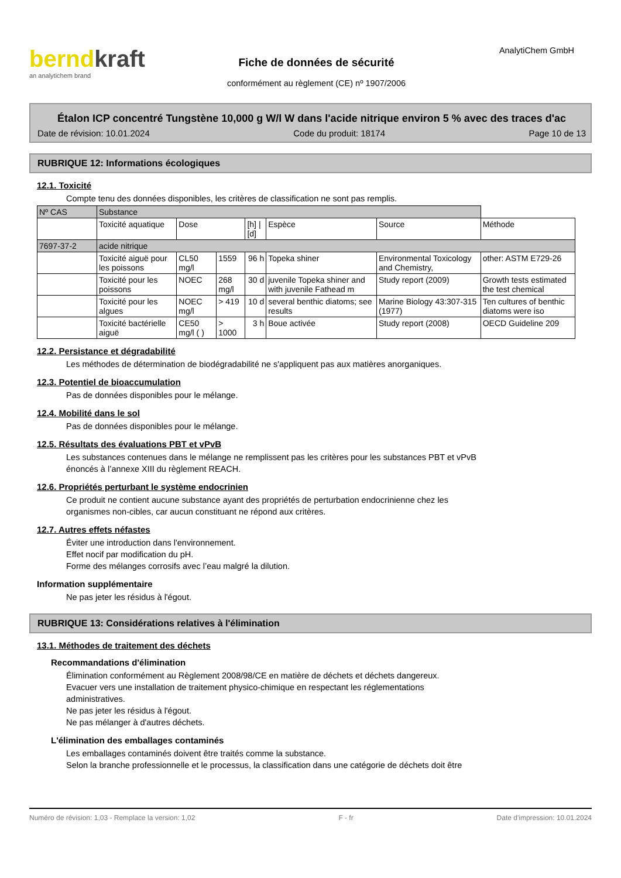berndkraft
an analytichem brand
Fiche de données de sécurité
conformément au règlement (CE) nº 1907/2006
AnalytiChem GmbH
Étalon ICP concentré Tungstène 10,000 g W/l W dans l'acide nitrique environ 5 % avec des traces d'ac
Date de révision: 10.01.2024 Code du produit: 18174 Page 10 de 13
RUBRIQUE 12: Informations écologiques
12.1. Toxicité
Compte tenu des données disponibles, les critères de classification ne sont pas remplis.
| Nº CAS | Substance | | | | | | |
| --- | --- | --- | --- | --- | --- | --- | --- |
| | Toxicité aquatique | Dose | | [h] / [d] | Espèce | Source | Méthode |
| 7697-37-2 | acide nitrique | | | | | | |
| | Toxicité aiguë pour les poissons | CL50 mg/l | 1559 | 96 h | Topeka shiner | Environmental Toxicology and Chemistry, | other: ASTM E729-26 |
| | Toxicité pour les poissons | NOEC | 268 mg/l | 30 d | juvenile Topeka shiner and with juvenile Fathead m | Study report (2009) | Growth tests estimated the test chemical |
| | Toxicité pour les algues | NOEC mg/l | > 419 | 10 d | several benthic diatoms; see results | Marine Biology 43:307-315 (1977) | Ten cultures of benthic diatoms were iso |
| | Toxicité bactérielle aiguë | CE50 mg/l ( ) | > 1000 | 3 h | Boue activée | Study report (2008) | OECD Guideline 209 |
12.2. Persistance et dégradabilité
Les méthodes de détermination de biodégradabilité ne s'appliquent pas aux matières anorganiques.
12.3. Potentiel de bioaccumulation
Pas de données disponibles pour le mélange.
12.4. Mobilité dans le sol
Pas de données disponibles pour le mélange.
12.5. Résultats des évaluations PBT et vPvB
Les substances contenues dans le mélange ne remplissent pas les critères pour les substances PBT et vPvB
énoncés à l’annexe XIII du règlement REACH.
12.6. Propriétés perturbant le système endocrinien
Ce produit ne contient aucune substance ayant des propriétés de perturbation endocrinienne chez les
organismes non-cibles, car aucun constituant ne répond aux critères.
12.7. Autres effets néfastes
Éviter une introduction dans l'environnement.
Effet nocif par modification du pH.
Forme des mélanges corrosifs avec l’eau malgré la dilution.
Information supplémentaire
Ne pas jeter les résidus à l'égout.
RUBRIQUE 13: Considérations relatives à l'élimination
13.1. Méthodes de traitement des déchets
Recommandations d'élimination
Élimination conformément au Règlement 2008/98/CE en matière de déchets et déchets dangereux.
Evacuer vers une installation de traitement physico-chimique en respectant les réglementations
administratives.
Ne pas jeter les résidus à l'égout.
Ne pas mélanger à d'autres déchets.
L'élimination des emballages contaminés
Les emballages contaminés doivent être traités comme la substance.
Selon la branche professionnelle et le processus, la classification dans une catégorie de déchets doit être
Numéro de révision: 1,03 - Remplace la version: 1,02 F - fr Date d'impression: 10.01.2024